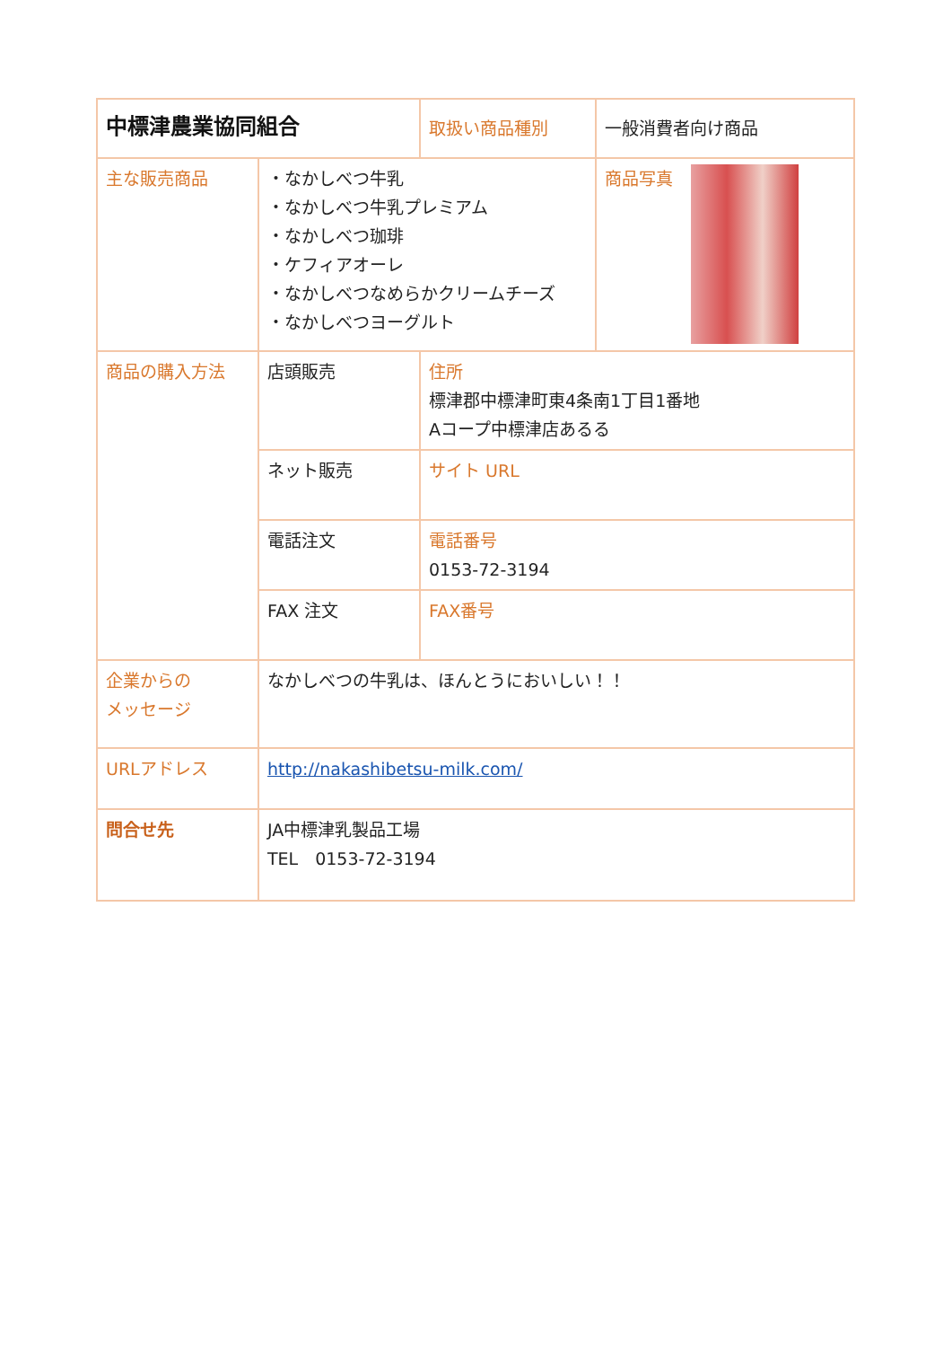| 中標津農業協同組合 | | 取扱い商品種別 | 一般消費者向け商品 |
| 主な販売商品 | ・なかしべつ牛乳 ・なかしべつ牛乳プレミアム ・なかしべつ珈琲 ・ケフィアオーレ ・なかしべつなめらかクリームチーズ ・なかしべつヨーグルト | | 商品写真 |
| 商品の購入方法 | 店頭販売 | 住所 標津郡中標津町東4条南1丁目1番地 Aコープ中標津店あるる | |
| | ネット販売 | サイト URL | |
| | 電話注文 | 電話番号 0153-72-3194 | |
| | FAX 注文 | FAX番号 | |
| 企業からの メッセージ | なかしべつの牛乳は、ほんとうにおいしい！！ | | |
| URLアドレス | http://nakashibetsu-milk.com/ | | |
| 問合せ先 | JA中標津乳製品工場 TEL 0153-72-3194 | | |